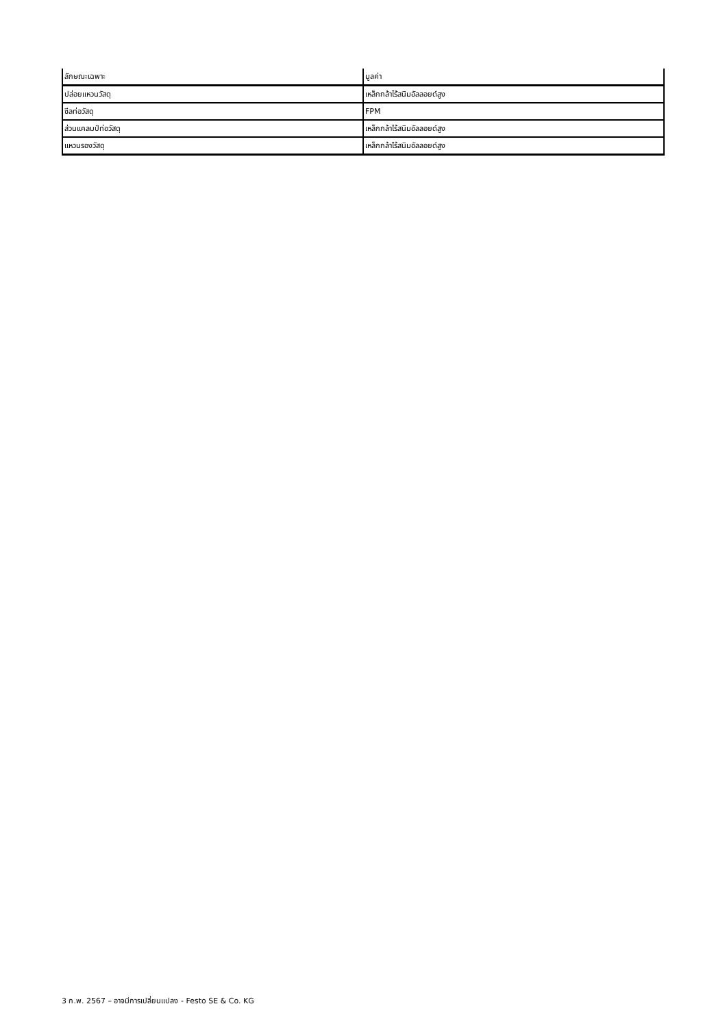| ลักษณะเฉพาะ | มูลค่า |
| --- | --- |
| ปล่อยแหวนวัสดุ | เหล็กกล้าไร้สนิมอัลลอยด์สูง |
| ซีลท่อวัสดุ | FPM |
| ส่วนแคลมป์ท่อวัสดุ | เหล็กกล้าไร้สนิมอัลลอยด์สูง |
| แหวนรองวัสดุ | เหล็กกล้าไร้สนิมอัลลอยด์สูง |
3 ก.พ. 2567 – อาจมีการเปลี่ยนแปลง - Festo SE & Co. KG